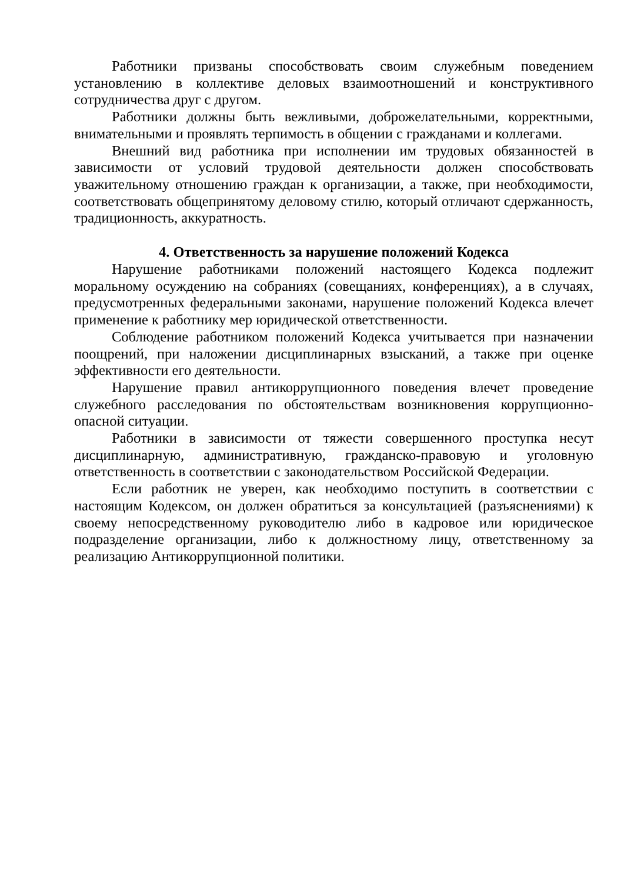Работники призваны способствовать своим служебным поведением установлению в коллективе деловых взаимоотношений и конструктивного сотрудничества друг с другом.
Работники должны быть вежливыми, доброжелательными, корректными, внимательными и проявлять терпимость в общении с гражданами и коллегами.
Внешний вид работника при исполнении им трудовых обязанностей в зависимости от условий трудовой деятельности должен способствовать уважительному отношению граждан к организации, а также, при необходимости, соответствовать общепринятому деловому стилю, который отличают сдержанность, традиционность, аккуратность.
4. Ответственность за нарушение положений Кодекса
Нарушение работниками положений настоящего Кодекса подлежит моральному осуждению на собраниях (совещаниях, конференциях), а в случаях, предусмотренных федеральными законами, нарушение положений Кодекса влечет применение к работнику мер юридической ответственности.
Соблюдение работником положений Кодекса учитывается при назначении поощрений, при наложении дисциплинарных взысканий, а также при оценке эффективности его деятельности.
Нарушение правил антикоррупционного поведения влечет проведение служебного расследования по обстоятельствам возникновения коррупционно-опасной ситуации.
Работники в зависимости от тяжести совершенного проступка несут дисциплинарную, административную, гражданско-правовую и уголовную ответственность в соответствии с законодательством Российской Федерации.
Если работник не уверен, как необходимо поступить в соответствии с настоящим Кодексом, он должен обратиться за консультацией (разъяснениями) к своему непосредственному руководителю либо в кадровое или юридическое подразделение организации, либо к должностному лицу, ответственному за реализацию Антикоррупционной политики.